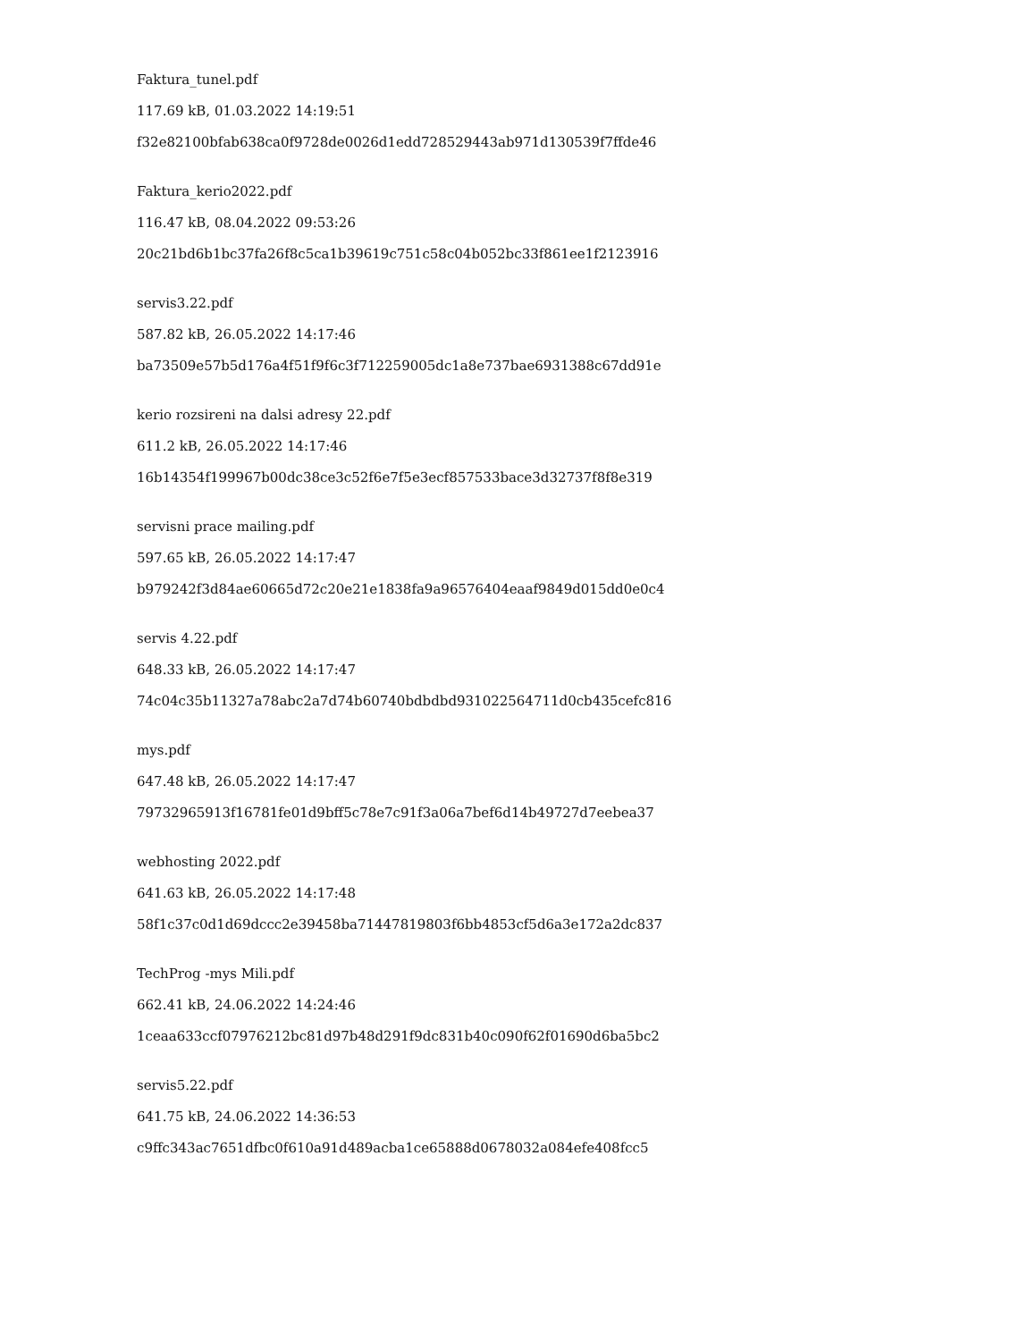Faktura_tunel.pdf
117.69 kB, 01.03.2022 14:19:51
f32e82100bfab638ca0f9728de0026d1edd728529443ab971d130539f7ffde46
Faktura_kerio2022.pdf
116.47 kB, 08.04.2022 09:53:26
20c21bd6b1bc37fa26f8c5ca1b39619c751c58c04b052bc33f861ee1f2123916
servis3.22.pdf
587.82 kB, 26.05.2022 14:17:46
ba73509e57b5d176a4f51f9f6c3f712259005dc1a8e737bae6931388c67dd91e
kerio rozsireni na dalsi adresy 22.pdf
611.2 kB, 26.05.2022 14:17:46
16b14354f199967b00dc38ce3c52f6e7f5e3ecf857533bace3d32737f8f8e319
servisni prace mailing.pdf
597.65 kB, 26.05.2022 14:17:47
b979242f3d84ae60665d72c20e21e1838fa9a96576404eaaf9849d015dd0e0c4
servis 4.22.pdf
648.33 kB, 26.05.2022 14:17:47
74c04c35b11327a78abc2a7d74b60740bdbdbd931022564711d0cb435cefc816
mys.pdf
647.48 kB, 26.05.2022 14:17:47
79732965913f16781fe01d9bff5c78e7c91f3a06a7bef6d14b49727d7eebea37
webhosting 2022.pdf
641.63 kB, 26.05.2022 14:17:48
58f1c37c0d1d69dccc2e39458ba71447819803f6bb4853cf5d6a3e172a2dc837
TechProg -mys Mili.pdf
662.41 kB, 24.06.2022 14:24:46
1ceaa633ccf07976212bc81d97b48d291f9dc831b40c090f62f01690d6ba5bc2
servis5.22.pdf
641.75 kB, 24.06.2022 14:36:53
c9ffc343ac7651dfbc0f610a91d489acba1ce65888d0678032a084efe408fcc5